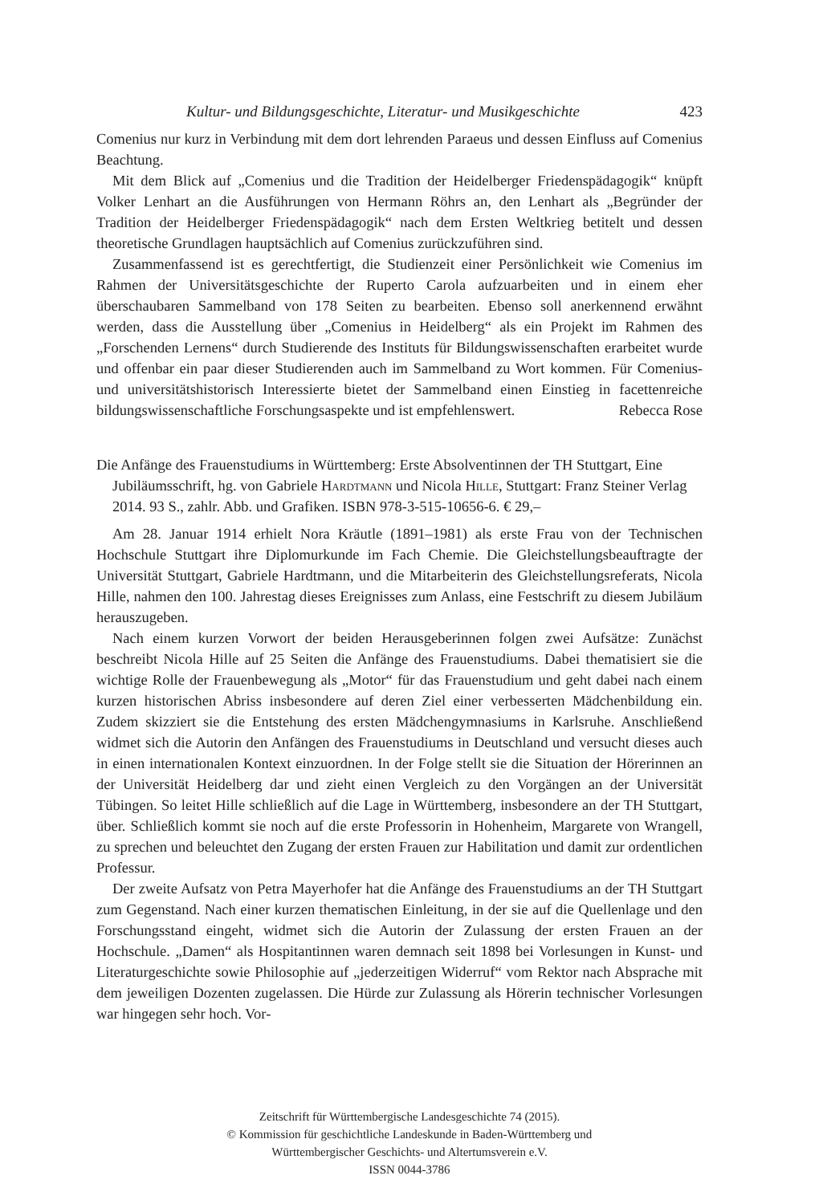Kultur- und Bildungsgeschichte, Literatur- und Musikgeschichte 423
Comenius nur kurz in Verbindung mit dem dort lehrenden Paraeus und dessen Einfluss auf Comenius Beachtung.
Mit dem Blick auf „Comenius und die Tradition der Heidelberger Friedenspädagogik“ knüpft Volker Lenhart an die Ausführungen von Hermann Röhrs an, den Lenhart als „Begründer der Tradition der Heidelberger Friedenspädagogik“ nach dem Ersten Weltkrieg betitelt und dessen theoretische Grundlagen hauptsächlich auf Comenius zurückzuführen sind.
Zusammenfassend ist es gerechtfertigt, die Studienzeit einer Persönlichkeit wie Comenius im Rahmen der Universitätsgeschichte der Ruperto Carola aufzuarbeiten und in einem eher überschaubaren Sammelband von 178 Seiten zu bearbeiten. Ebenso soll anerkennend erwähnt werden, dass die Ausstellung über „Comenius in Heidelberg“ als ein Projekt im Rahmen des „Forschenden Lernens“ durch Studierende des Instituts für Bildungswissenschaften erarbeitet wurde und offenbar ein paar dieser Studierenden auch im Sammelband zu Wort kommen. Für Comenius- und universitätshistorisch Interessierte bietet der Sammelband einen Einstieg in facettenreiche bildungswissenschaftliche Forschungsaspekte und ist empfehlenswert.
Rebecca Rose
Die Anfänge des Frauenstudiums in Württemberg: Erste Absolventinnen der TH Stuttgart, Eine Jubiläumsschrift, hg. von Gabriele Hardtmann und Nicola Hille, Stuttgart: Franz Steiner Verlag 2014. 93 S., zahlr. Abb. und Grafiken. ISBN 978-3-515-10656-6. € 29,–
Am 28. Januar 1914 erhielt Nora Kräutle (1891–1981) als erste Frau von der Technischen Hochschule Stuttgart ihre Diplomurkunde im Fach Chemie. Die Gleichstellungsbeauftragte der Universität Stuttgart, Gabriele Hardtmann, und die Mitarbeiterin des Gleichstellungsreferats, Nicola Hille, nahmen den 100. Jahrestag dieses Ereignisses zum Anlass, eine Festschrift zu diesem Jubiläum herauszugeben.
Nach einem kurzen Vorwort der beiden Herausgeberinnen folgen zwei Aufsätze: Zunächst beschreibt Nicola Hille auf 25 Seiten die Anfänge des Frauenstudiums. Dabei thematisiert sie die wichtige Rolle der Frauenbewegung als „Motor“ für das Frauenstudium und geht dabei nach einem kurzen historischen Abriss insbesondere auf deren Ziel einer verbesserten Mädchenbildung ein. Zudem skizziert sie die Entstehung des ersten Mädchengymnasiums in Karlsruhe. Anschließend widmet sich die Autorin den Anfängen des Frauenstudiums in Deutschland und versucht dieses auch in einen internationalen Kontext einzuordnen. In der Folge stellt sie die Situation der Hörerinnen an der Universität Heidelberg dar und zieht einen Vergleich zu den Vorgängen an der Universität Tübingen. So leitet Hille schließlich auf die Lage in Württemberg, insbesondere an der TH Stuttgart, über. Schließlich kommt sie noch auf die erste Professorin in Hohenheim, Margarete von Wrangell, zu sprechen und beleuchtet den Zugang der ersten Frauen zur Habilitation und damit zur ordentlichen Professur.
Der zweite Aufsatz von Petra Mayerhofer hat die Anfänge des Frauenstudiums an der TH Stuttgart zum Gegenstand. Nach einer kurzen thematischen Einleitung, in der sie auf die Quellenlage und den Forschungsstand eingeht, widmet sich die Autorin der Zulassung der ersten Frauen an der Hochschule. „Damen“ als Hospitantinnen waren demnach seit 1898 bei Vorlesungen in Kunst- und Literaturgeschichte sowie Philosophie auf „jederzeitigen Widerruf“ vom Rektor nach Absprache mit dem jeweiligen Dozenten zugelassen. Die Hürde zur Zulassung als Hörerin technischer Vorlesungen war hingegen sehr hoch. Vor-
Zeitschrift für Württembergische Landesgeschichte 74 (2015).
© Kommission für geschichtliche Landeskunde in Baden-Württemberg und
Württembergischer Geschichts- und Altertumsverein e.V.
ISSN 0044-3786